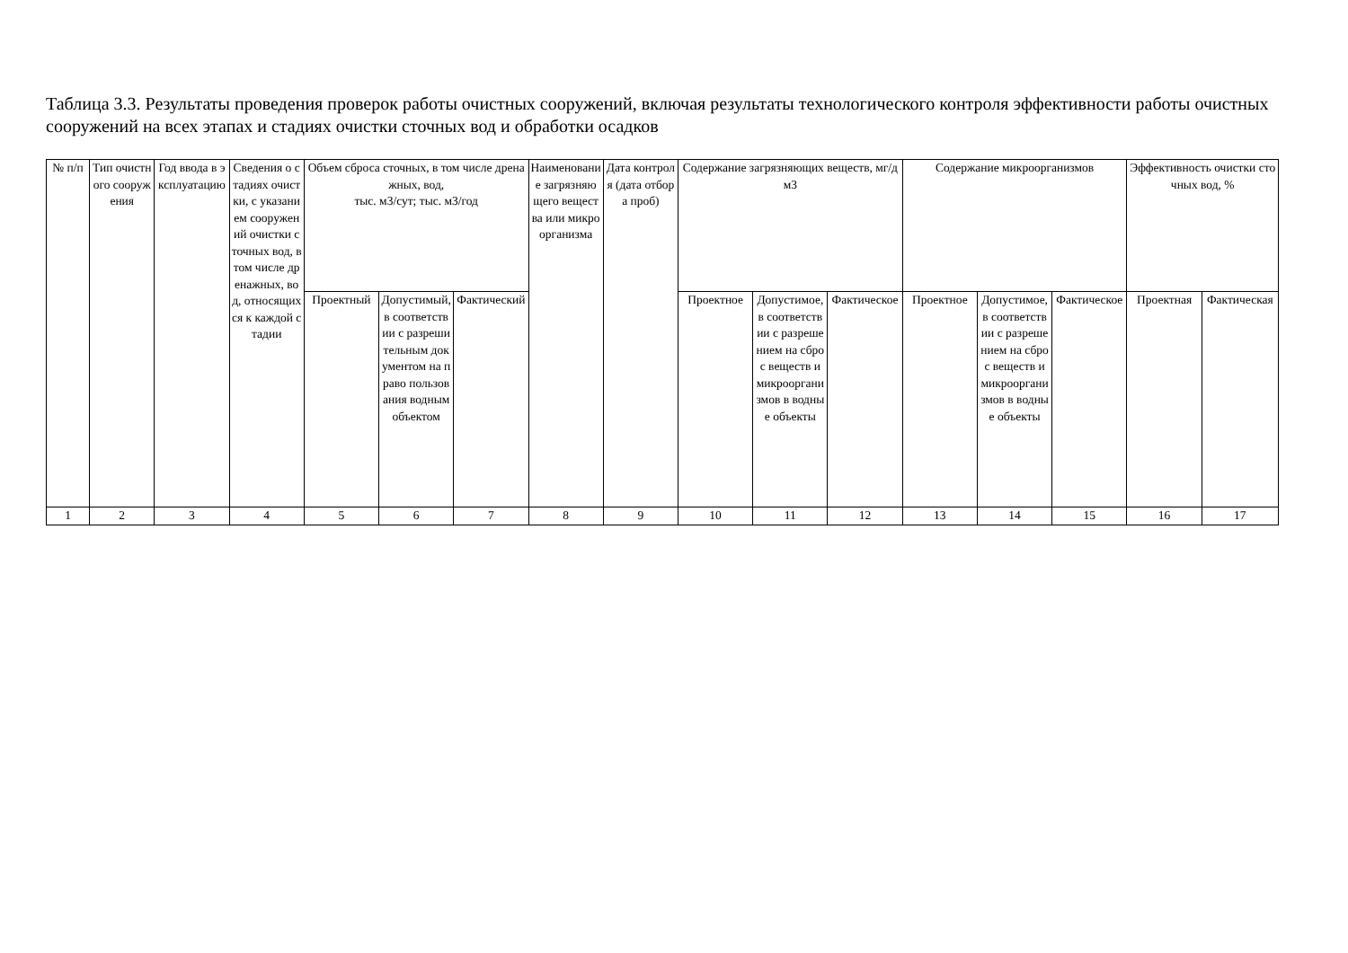Таблица 3.3. Результаты проведения проверок работы очистных сооружений, включая результаты технологического контроля эффективности работы очистных сооружений на всех этапах и стадиях очистки сточных вод и обработки осадков
| № п/п | Тип очистного сооружения | Год ввода в эксплуатацию | Сведения о стадиях очистки, с указанием сооружений очистки сточных вод, в том числе дренажных, вод, относящихся к каждой стадии | Объем сброса сточных, в том числе дренажных, вод, тыс. м3/сут; тыс. м3/год | | | Наименование загрязняющего вещества или микроорганизма | Дата контроля (дата отбора проб) | Содержание загрязняющих веществ, мг/дм3 | | | Содержание микроорганизмов | | | Эффективность очистки сточных вод, % | |
| --- | --- | --- | --- | --- | --- | --- | --- | --- | --- | --- | --- | --- | --- | --- | --- | --- |
| | | | | Проектный | Допустимый, в соответствии с разрешительным документом на право пользования водным объектом | Фактический | | | Проектное | Допустимое, в соответствии с разрешением на сброс веществ и микроорганизмов в водные объекты | Фактическое | Проектное | Допустимое, в соответствии с разрешением на сброс веществ и микроорганизмов в водные объекты | Фактическое | Проектная | Фактическая |
| 1 | 2 | 3 | 4 | 5 | 6 | 7 | 8 | 9 | 10 | 11 | 12 | 13 | 14 | 15 | 16 | 17 |